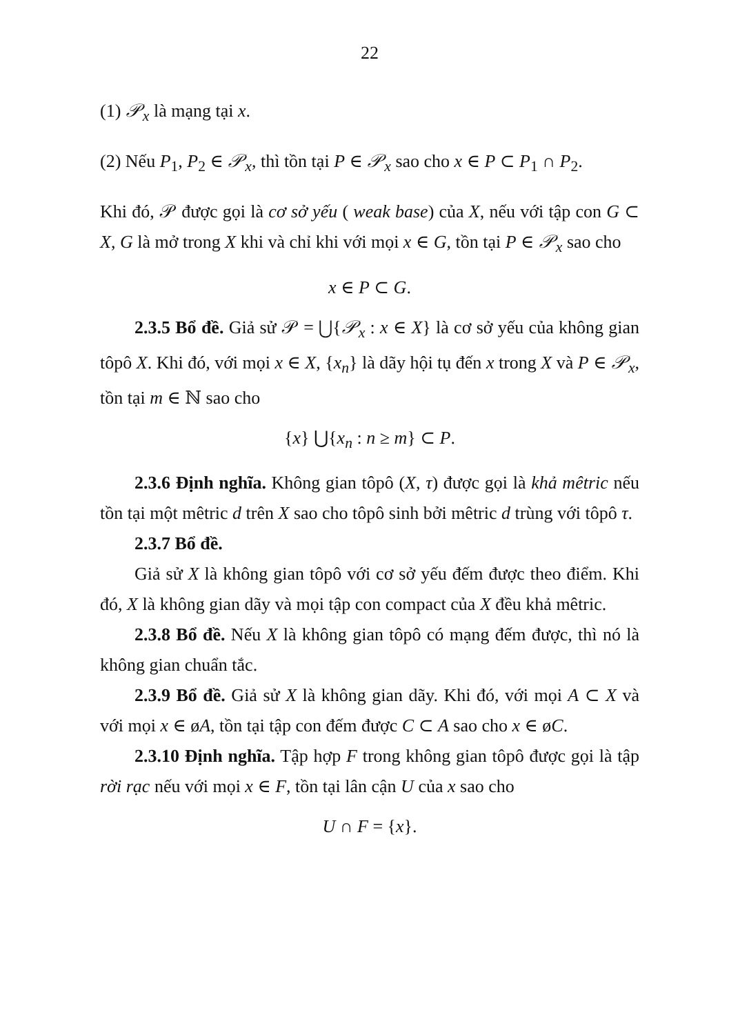22
(1) 𝒫<sub>x</sub> là mạng tại x.
(2) Nếu P<sub>1</sub>, P<sub>2</sub> ∈ 𝒫<sub>x</sub>, thì tồn tại P ∈ 𝒫<sub>x</sub> sao cho x ∈ P ⊂ P<sub>1</sub> ∩ P<sub>2</sub>.
Khi đó, 𝒫 được gọi là cơ sở yếu ( weak base) của X, nếu với tập con G ⊂ X, G là mở trong X khi và chỉ khi với mọi x ∈ G, tồn tại P ∈ 𝒫<sub>x</sub> sao cho
x ∈ P ⊂ G.
2.3.5 Bổ đề. Giả sử 𝒫 = ⋃{𝒫<sub>x</sub> : x ∈ X} là cơ sở yếu của không gian tôpô X. Khi đó, với mọi x ∈ X, {x<sub>n</sub>} là dãy hội tụ đến x trong X và P ∈ 𝒫<sub>x</sub>, tồn tại m ∈ ℕ sao cho
{x} ⋃{x<sub>n</sub> : n ≥ m} ⊂ P.
2.3.6 Định nghĩa. Không gian tôpô (X, τ) được gọi là khả mêtric nếu tồn tại một mêtric d trên X sao cho tôpô sinh bởi mêtric d trùng với tôpô τ.
2.3.7 Bổ đề.
Giả sử X là không gian tôpô với cơ sở yếu đếm được theo điểm. Khi đó, X là không gian dãy và mọi tập con compact của X đều khả mêtric.
2.3.8 Bổ đề. Nếu X là không gian tôpô có mạng đếm được, thì nó là không gian chuẩn tắc.
2.3.9 Bổ đề. Giả sử X là không gian dãy. Khi đó, với mọi A ⊂ X và với mọi x ∈ øA, tồn tại tập con đếm được C ⊂ A sao cho x ∈ øC.
2.3.10 Định nghĩa. Tập hợp F trong không gian tôpô được gọi là tập rời rạc nếu với mọi x ∈ F, tồn tại lân cận U của x sao cho
U ∩ F = {x}.